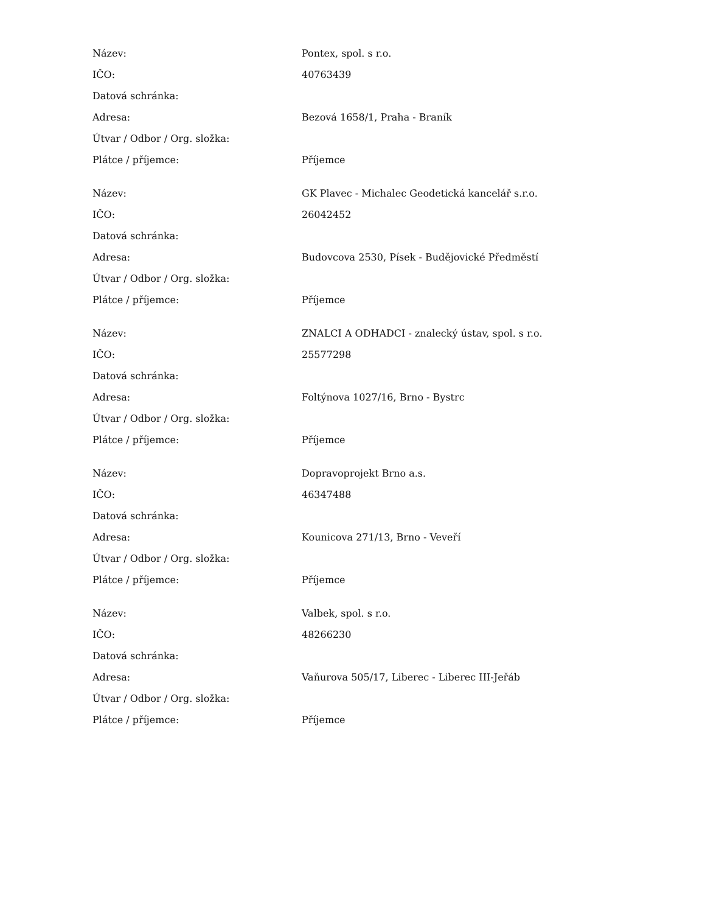| Název: | Pontex, spol. s r.o. |
| IČO: | 40763439 |
| Datová schránka: | |
| Adresa: | Bezová 1658/1, Praha - Braník |
| Útvar / Odbor / Org. složka: | |
| Plátce / příjemce: | Příjemce |
| Název: | GK Plavec - Michalec Geodetická kancelář s.r.o. |
| IČO: | 26042452 |
| Datová schránka: | |
| Adresa: | Budovcova 2530, Písek - Budějovické Předměstí |
| Útvar / Odbor / Org. složka: | |
| Plátce / příjemce: | Příjemce |
| Název: | ZNALCI A ODHADCI - znalecký ústav, spol. s r.o. |
| IČO: | 25577298 |
| Datová schránka: | |
| Adresa: | Foltýnova 1027/16, Brno - Bystrc |
| Útvar / Odbor / Org. složka: | |
| Plátce / příjemce: | Příjemce |
| Název: | Dopravoprojekt Brno a.s. |
| IČO: | 46347488 |
| Datová schránka: | |
| Adresa: | Kounicova 271/13, Brno - Veveří |
| Útvar / Odbor / Org. složka: | |
| Plátce / příjemce: | Příjemce |
| Název: | Valbek, spol. s r.o. |
| IČO: | 48266230 |
| Datová schránka: | |
| Adresa: | Vaňurova 505/17, Liberec - Liberec III-Jeřáb |
| Útvar / Odbor / Org. složka: | |
| Plátce / příjemce: | Příjemce |